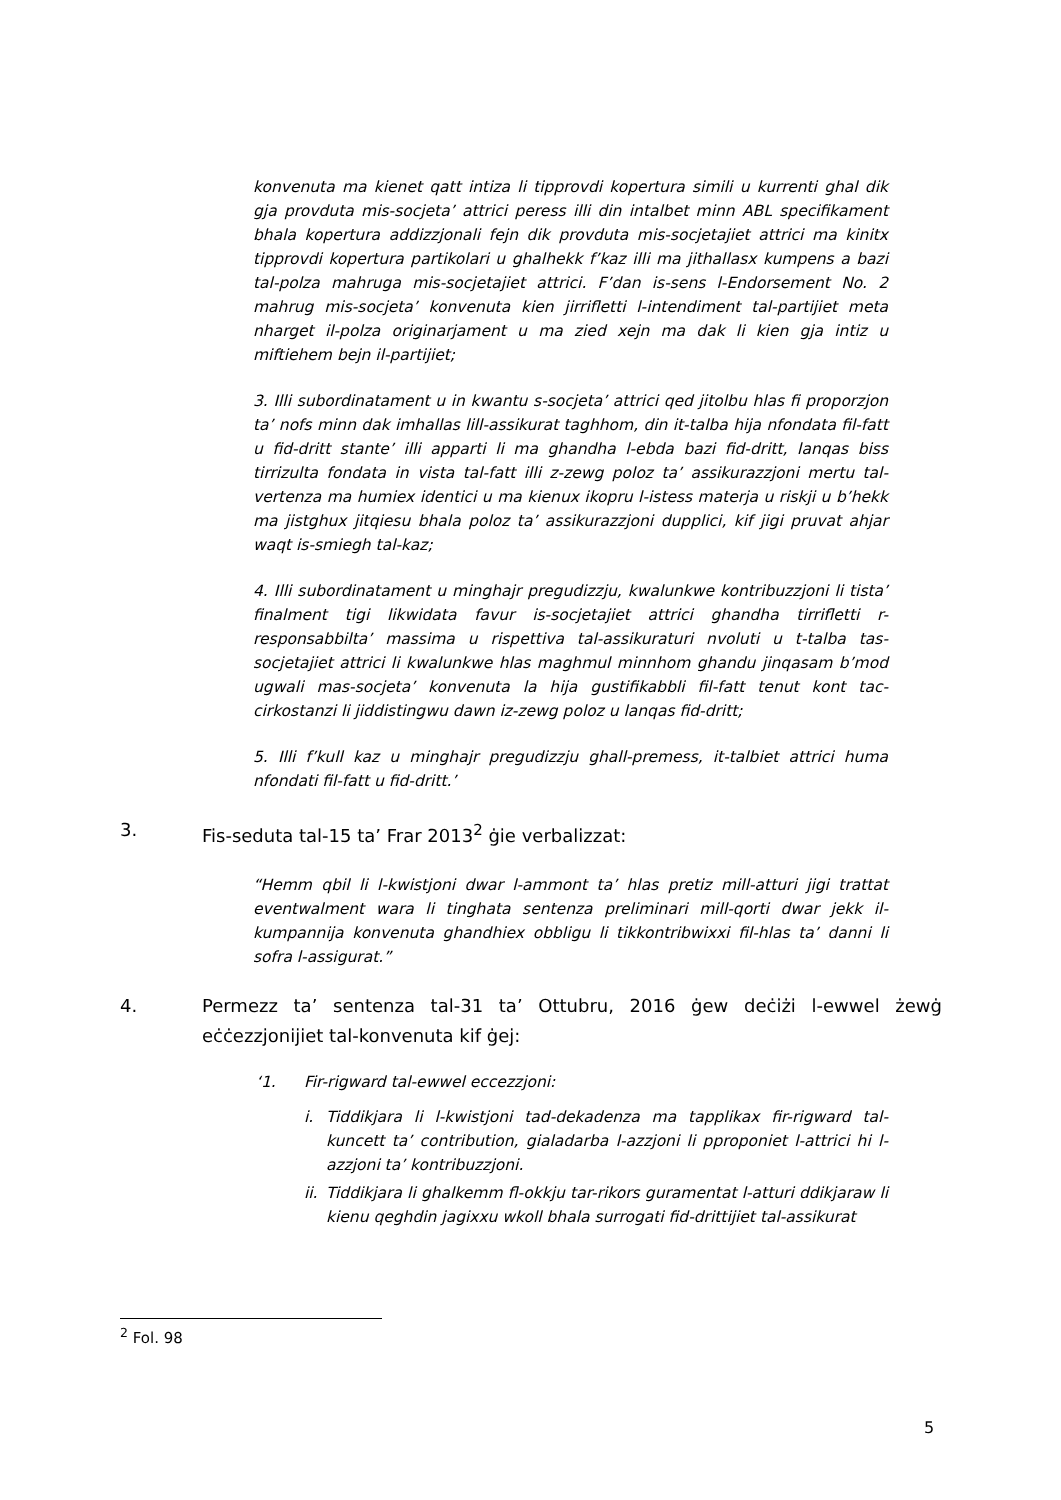konvenuta ma kienet qatt intiza li tipprovdi kopertura simili u kurrenti ghal dik gja provduta mis-socjeta’ attrici peress illi din intalbet minn ABL specifikament bhala kopertura addizzjonali fejn dik provduta mis-socjetajiet attrici ma kinitx tipprovdi kopertura partikolari u ghalhekk f’kaz illi ma jithallasx kumpens a bazi tal-polza mahruga mis-socjetajiet attrici. F’dan is-sens l-Endorsement No. 2 mahrug mis-socjeta’ konvenuta kien jirrifletti l-intendiment tal-partijiet meta nharget il-polza originarjament u ma zied xejn ma dak li kien gja intiz u miftiehem bejn il-partijiet;
3. Illi subordinatament u in kwantu s-socjeta’ attrici qed jitolbu hlas fi proporzjon ta’ nofs minn dak imhallas lill-assikurat taghhom, din it-talba hija nfondata fil-fatt u fid-dritt stante’ illi apparti li ma ghandha l-ebda bazi fid-dritt, lanqas biss tirrizulta fondata in vista tal-fatt illi z-zewg poloz ta’ assikurazzjoni mertu tal-vertenza ma humiex identici u ma kienux ikopru l-istess materja u riskji u b’hekk ma jistghux jitqiesu bhala poloz ta’ assikurazzjoni dupplici, kif jigi pruvat ahjar waqt is-smiegh tal-kaz;
4. Illi subordinatament u minghajr pregudizzju, kwalunkwe kontribuzzjoni li tista’ finalment tigi likwidata favur is-socjetajiet attrici ghandha tirrifletti r-responsabbilta’ massima u rispettiva tal-assikuraturi nvoluti u t-talba tas-socjetajiet attrici li kwalunkwe hlas maghmul minnhom ghandu jinqasam b’mod ugwali mas-socjeta’ konvenuta la hija gustifikabbli fil-fatt tenut kont tac-cirkostanzi li jiddistingwu dawn iz-zewg poloz u lanqas fid-dritt;
5. Illi f’kull kaz u minghajr pregudizzju ghall-premess, it-talbiet attrici huma nfondati fil-fatt u fid-dritt.’
3. Fis-seduta tal-15 ta’ Frar 2013<sup>2</sup> ġie verbalizzat:
“Hemm qbil li l-kwistjoni dwar l-ammont ta’ hlas pretiz mill-atturi jigi trattat eventwalment wara li tinghata sentenza preliminari mill-qorti dwar jekk il-kumpannija konvenuta ghandhiex obbligu li tikkontribwixxi fil-hlas ta’ danni li sofra l-assigurat.”
4. Permezz ta’ sentenza tal-31 ta’ Ottubru, 2016 ġew deċiżi l-ewwel żewġ eċċezzjonijiet tal-konvenuta kif ġej:
‘1. Fir-rigward tal-ewwel eccezzjoni:
i. Tiddikjara li l-kwistjoni tad-dekadenza ma tapplikax fir-rigward tal-kuncett ta’ contribution, gialadarba l-azzjoni li pproponiet l-attrici hi l-azzjoni ta’ kontribuzzjoni.
ii. Tiddikjara li ghalkemm fl-okkju tar-rikors guramentat l-atturi ddikjaraw li kienu qeghdin jagixxu wkoll bhala surrogati fid-drittijiet tal-assikurat
<sup>2</sup> Fol. 98
5